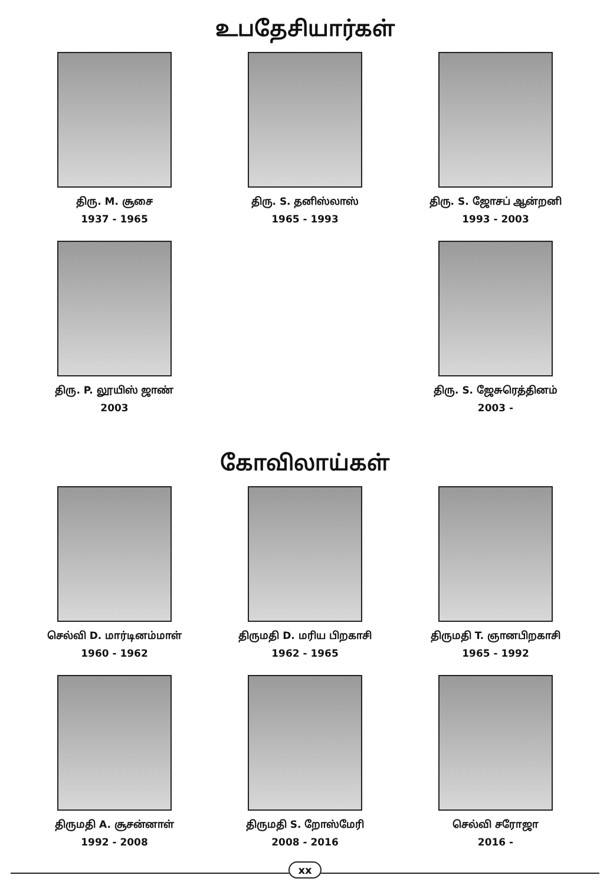உபதேசியார்கள்
திரு. M. சூசை
1937 - 1965
திரு. S. தனிஸ்லாஸ்
1965 - 1993
திரு. S. ஜோசப் ஆன்றனி
1993 - 2003
திரு. P. லூயிஸ் ஜாண்
2003
திரு. S. ஜேசுரெத்தினம்
2003 -
கோவிலாய்கள்
செல்வி D. மார்டினம்மாள்
1960 - 1962
திருமதி D. மரிய பிறகாசி
1962 - 1965
திருமதி T. ஞானபிறகாசி
1965 - 1992
திருமதி A. சூசன்னாள்
1992 - 2008
திருமதி S. றோஸ்மேரி
2008 - 2016
செல்வி சரோஜா
2016 -
xx